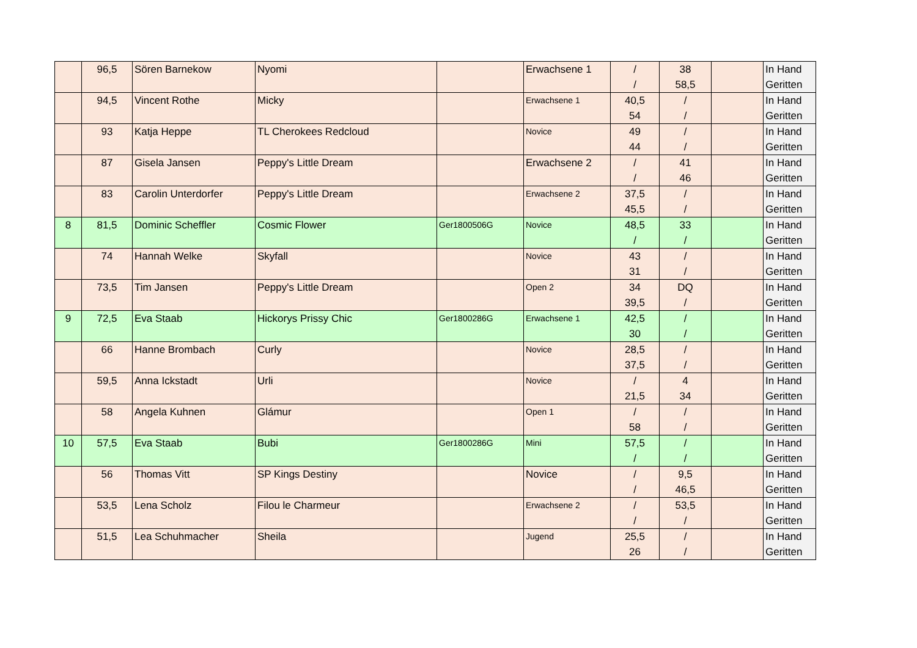| | 96,5 | Sören Barnekow | Nyomi | | Erwachsene 1 | / / | 38 58,5 | | In Hand Geritten |
| | 94,5 | Vincent Rothe | Micky | | Erwachsene 1 | 40,5 54 | / / | | In Hand Geritten |
| | 93 | Katja Heppe | TL Cherokees Redcloud | | Novice | 49 44 | / / | | In Hand Geritten |
| | 87 | Gisela Jansen | Peppy's Little Dream | | Erwachsene 2 | / / | 41 46 | | In Hand Geritten |
| | 83 | Carolin Unterdorfer | Peppy's Little Dream | | Erwachsene 2 | 37,5 45,5 | / / | | In Hand Geritten |
| 8 | 81,5 | Dominic Scheffler | Cosmic Flower | Ger1800506G | Novice | 48,5 / | 33 / | | In Hand Geritten |
| | 74 | Hannah Welke | Skyfall | | Novice | 43 31 | / / | | In Hand Geritten |
| | 73,5 | Tim Jansen | Peppy's Little Dream | | Open 2 | 34 39,5 | DQ / | | In Hand Geritten |
| 9 | 72,5 | Eva Staab | Hickorys Prissy Chic | Ger1800286G | Erwachsene 1 | 42,5 30 | / / | | In Hand Geritten |
| | 66 | Hanne Brombach | Curly | | Novice | 28,5 37,5 | / / | | In Hand Geritten |
| | 59,5 | Anna Ickstadt | Urli | | Novice | / 21,5 | 4 34 | | In Hand Geritten |
| | 58 | Angela Kuhnen | Glámur | | Open 1 | / 58 | / / | | In Hand Geritten |
| 10 | 57,5 | Eva Staab | Bubi | Ger1800286G | Mini | 57,5 / | / / | | In Hand Geritten |
| | 56 | Thomas Vitt | SP Kings Destiny | | Novice | / / | 9,5 46,5 | | In Hand Geritten |
| | 53,5 | Lena Scholz | Filou le Charmeur | | Erwachsene 2 | / / | 53,5 / | | In Hand Geritten |
| | 51,5 | Lea Schuhmacher | Sheila | | Jugend | 25,5 26 | / / | | In Hand Geritten |